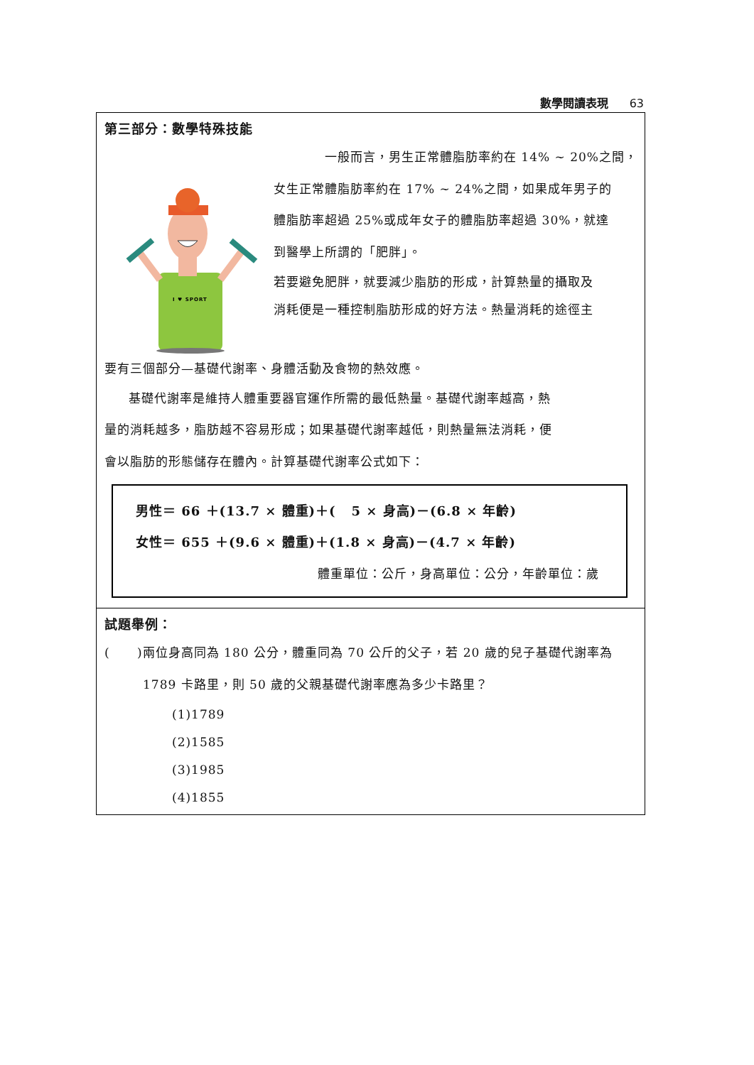數學閱讀表現 63
第三部分：數學特殊技能
一般而言，男生正常體脂肪率約在 14% ~ 20%之間，
I ♥ SPORT
女生正常體脂肪率約在 17% ~ 24%之間，如果成年男子的
體脂肪率超過 25%或成年女子的體脂肪率超過 30%，就達
到醫學上所謂的「肥胖」。
若要避免肥胖，就要減少脂肪的形成，計算熱量的攝取及
消耗便是一種控制脂肪形成的好方法。熱量消耗的途徑主
要有三個部分—基礎代謝率、身體活動及食物的熱效應。
基礎代謝率是維持人體重要器官運作所需的最低熱量。基礎代謝率越高，熱
量的消耗越多，脂肪越不容易形成；如果基礎代謝率越低，則熱量無法消耗，便
會以脂肪的形態儲存在體內。計算基礎代謝率公式如下：
男性＝ 66 ＋(13.7 × 體重)＋( 5 × 身高)－(6.8 × 年齡)
女性＝ 655 ＋(9.6 × 體重)＋(1.8 × 身高)－(4.7 × 年齡)
體重單位：公斤，身高單位：公分，年齡單位：歲
試題舉例：
( )兩位身高同為 180 公分，體重同為 70 公斤的父子，若 20 歲的兒子基礎代謝率為 1789 卡路里，則 50 歲的父親基礎代謝率應為多少卡路里？
(1)1789
(2)1585
(3)1985
(4)1855